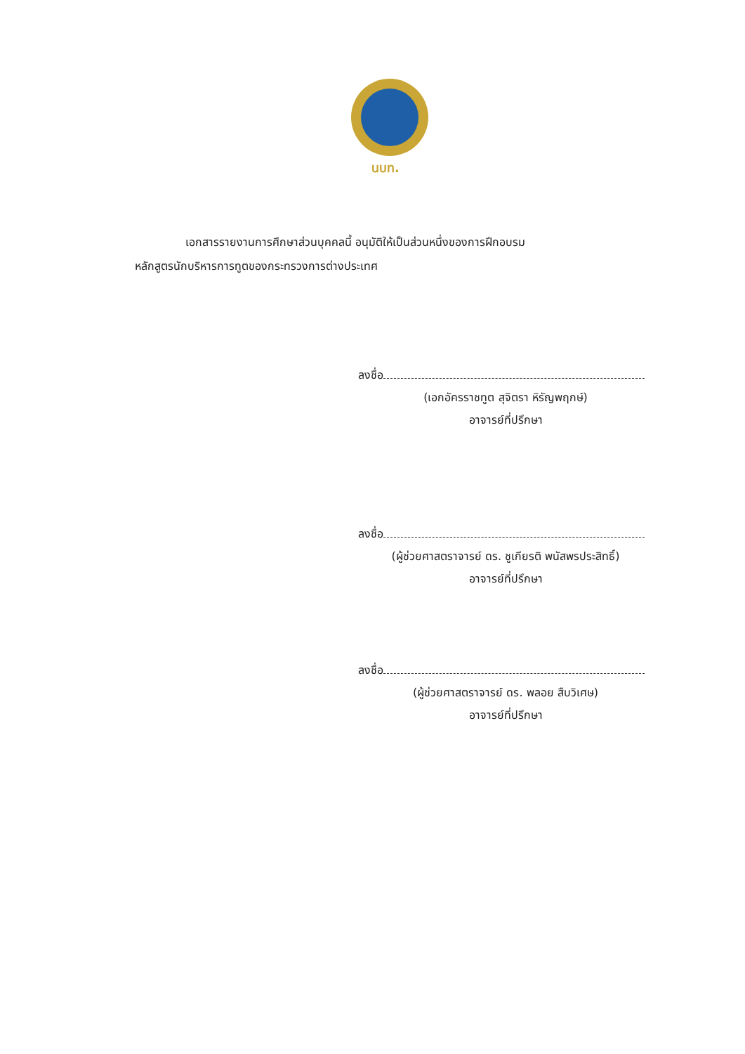นบท.
เอกสารรายงานการศึกษาส่วนบุคคลนี้ อนุมัติให้เป็นส่วนหนึ่งของการฝึกอบรม
หลักสูตรนักบริหารการทูตของกระทรวงการต่างประเทศ
ลงชื่อ
(เอกอัครราชทูต สุจิตรา หิรัญพฤกษ์)
อาจารย์ที่ปรึกษา
ลงชื่อ
(ผู้ช่วยศาสตราจารย์ ดร. ชูเกียรติ พนัสพรประสิทธิ์)
อาจารย์ที่ปรึกษา
ลงชื่อ
(ผู้ช่วยศาสตราจารย์ ดร. พลอย สืบวิเศษ)
อาจารย์ที่ปรึกษา